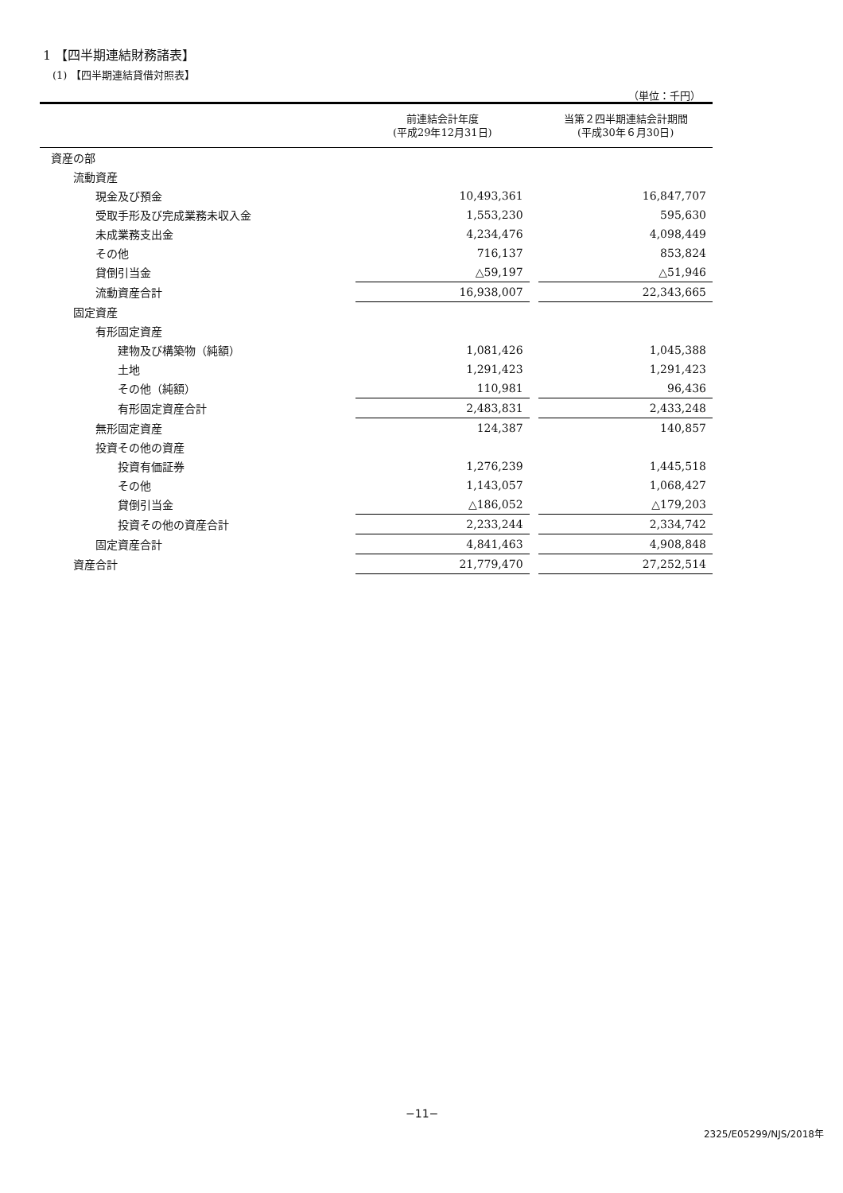1 【四半期連結財務諸表】
(1) 【四半期連結貸借対照表】
（単位：千円）
| | 前連結会計年度 (平成29年12月31日) | | 当第２四半期連結会計期間 (平成30年６月30日) |
| --- | --- | --- | --- |
| 資産の部 | | | |
| 流動資産 | | | |
| 現金及び預金 | 10,493,361 | | 16,847,707 |
| 受取手形及び完成業務未収入金 | 1,553,230 | | 595,630 |
| 未成業務支出金 | 4,234,476 | | 4,098,449 |
| その他 | 716,137 | | 853,824 |
| 貸倒引当金 | △59,197 | | △51,946 |
| 流動資産合計 | 16,938,007 | | 22,343,665 |
| 固定資産 | | | |
| 有形固定資産 | | | |
| 建物及び構築物（純額） | 1,081,426 | | 1,045,388 |
| 土地 | 1,291,423 | | 1,291,423 |
| その他（純額） | 110,981 | | 96,436 |
| 有形固定資産合計 | 2,483,831 | | 2,433,248 |
| 無形固定資産 | 124,387 | | 140,857 |
| 投資その他の資産 | | | |
| 投資有価証券 | 1,276,239 | | 1,445,518 |
| その他 | 1,143,057 | | 1,068,427 |
| 貸倒引当金 | △186,052 | | △179,203 |
| 投資その他の資産合計 | 2,233,244 | | 2,334,742 |
| 固定資産合計 | 4,841,463 | | 4,908,848 |
| 資産合計 | 21,779,470 | | 27,252,514 |
−11−
2325/E05299/NJS/2018年